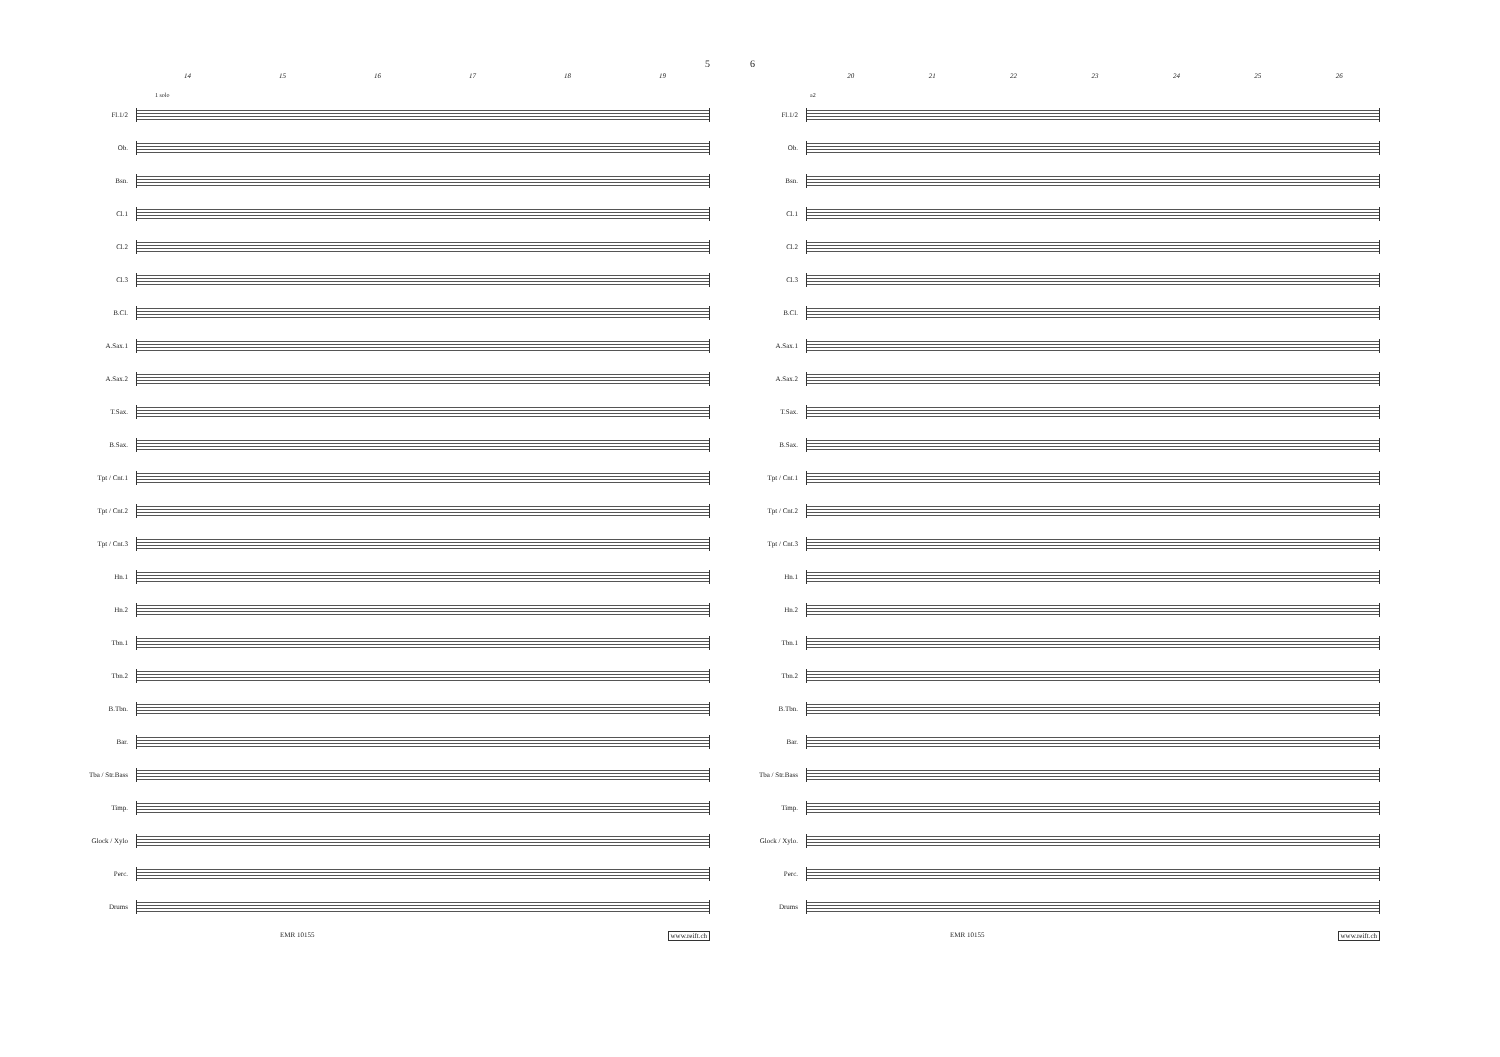5
14 15 16 17 18 19
1 solo
Fl.1/2
Ob.
Bsn.
Cl.1
Cl.2
Cl.3
B.Cl.
A.Sax.1
A.Sax.2
T.Sax.
B.Sax.
Tpt / Cnt.1
Tpt / Cnt.2
Tpt / Cnt.3
Hn.1
Hn.2
Tbn.1
Tbn.2
B.Tbn.
Bar.
Tba / Str.Bass
Timp.
Glock / Xylo
Perc.
Drums
EMR 10155 www.reift.ch
6
20 21 22 23 24 25 26
a2
Fl.1/2
Ob.
Bsn.
Cl.1
Cl.2
Cl.3
B.Cl.
A.Sax.1
A.Sax.2
T.Sax.
B.Sax.
Tpt / Cnt.1
Tpt / Cnt.2
Tpt / Cnt.3
Hn.1
Hn.2
Tbn.1
Tbn.2
B.Tbn.
Bar.
Tba / Str.Bass
Timp.
Glock / Xylo.
Perc.
Drums
EMR 10155 www.reift.ch